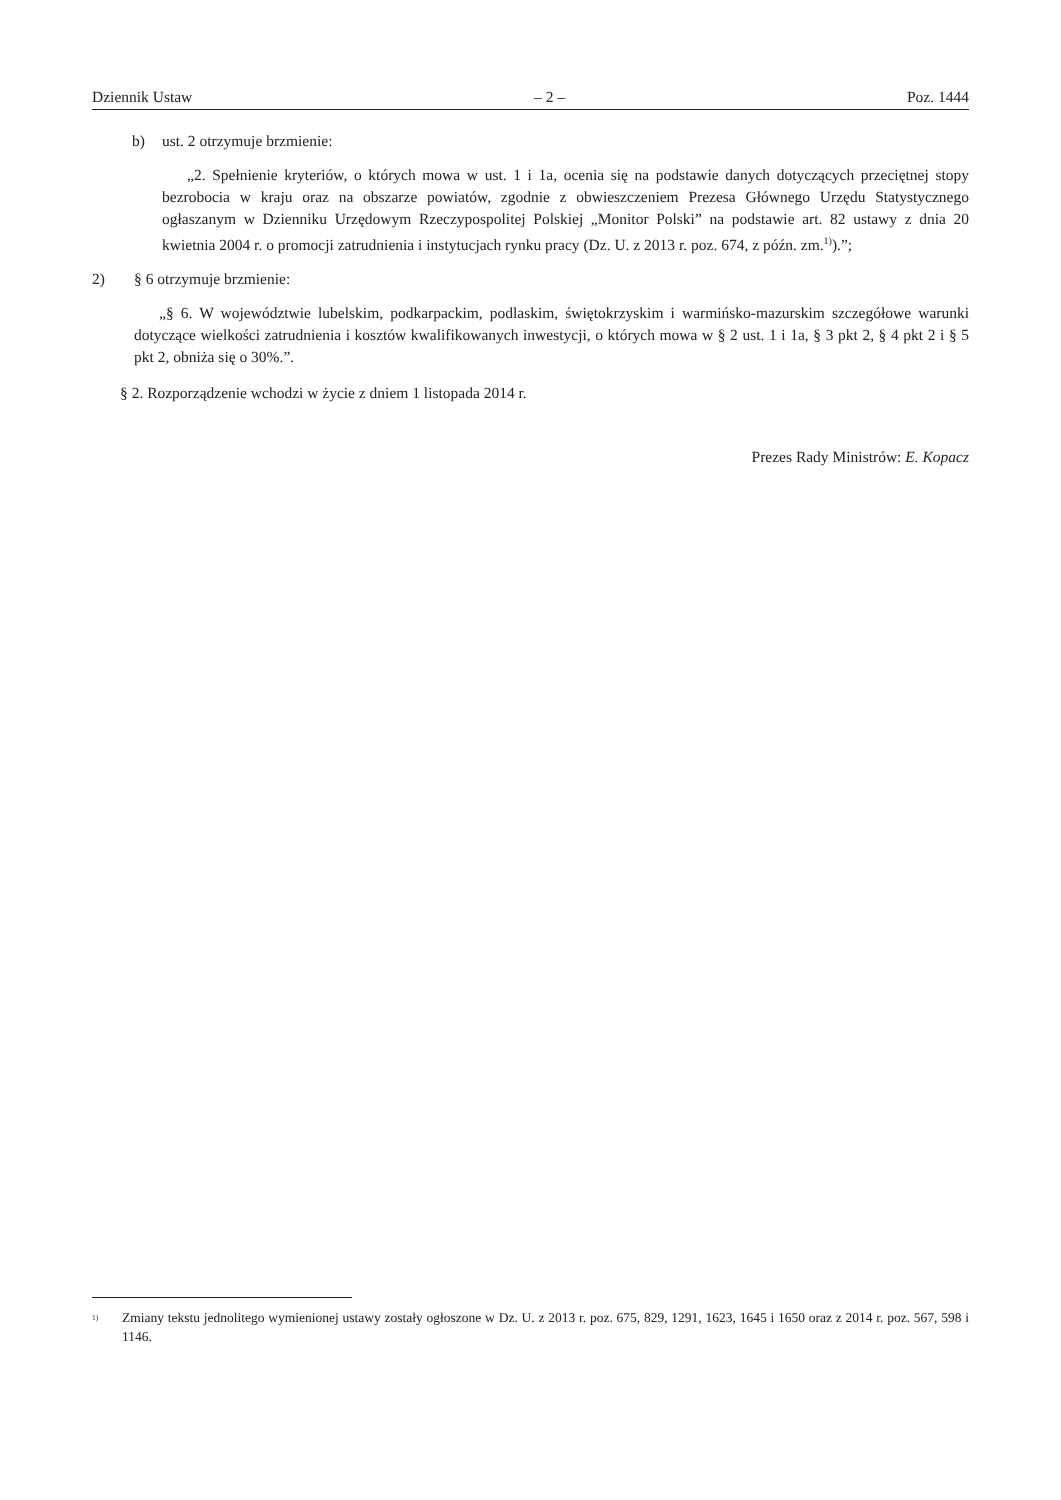Dziennik Ustaw – 2 – Poz. 1444
b) ust. 2 otrzymuje brzmienie:
„2. Spełnienie kryteriów, o których mowa w ust. 1 i 1a, ocenia się na podstawie danych dotyczących przeciętnej stopy bezrobocia w kraju oraz na obszarze powiatów, zgodnie z obwieszczeniem Prezesa Głównego Urzędu Statystycznego ogłaszanym w Dzienniku Urzędowym Rzeczypospolitej Polskiej „Monitor Polski” na podstawie art. 82 ustawy z dnia 20 kwietnia 2004 r. o promocji zatrudnienia i instytucjach rynku pracy (Dz. U. z 2013 r. poz. 674, z późn. zm.<sup>1)</sup>).”;
2) § 6 otrzymuje brzmienie:
„§ 6. W województwie lubelskim, podkarpackim, podlaskim, świętokrzyskim i warmińsko-mazurskim szczegółowe warunki dotyczące wielkości zatrudnienia i kosztów kwalifikowanych inwestycji, o których mowa w § 2 ust. 1 i 1a, § 3 pkt 2, § 4 pkt 2 i § 5 pkt 2, obniża się o 30%.”.
§ 2. Rozporządzenie wchodzi w życie z dniem 1 listopada 2014 r.
Prezes Rady Ministrów: E. Kopacz
<sup>1)</sup> Zmiany tekstu jednolitego wymienionej ustawy zostały ogłoszone w Dz. U. z 2013 r. poz. 675, 829, 1291, 1623, 1645 i 1650 oraz z 2014 r. poz. 567, 598 i 1146.